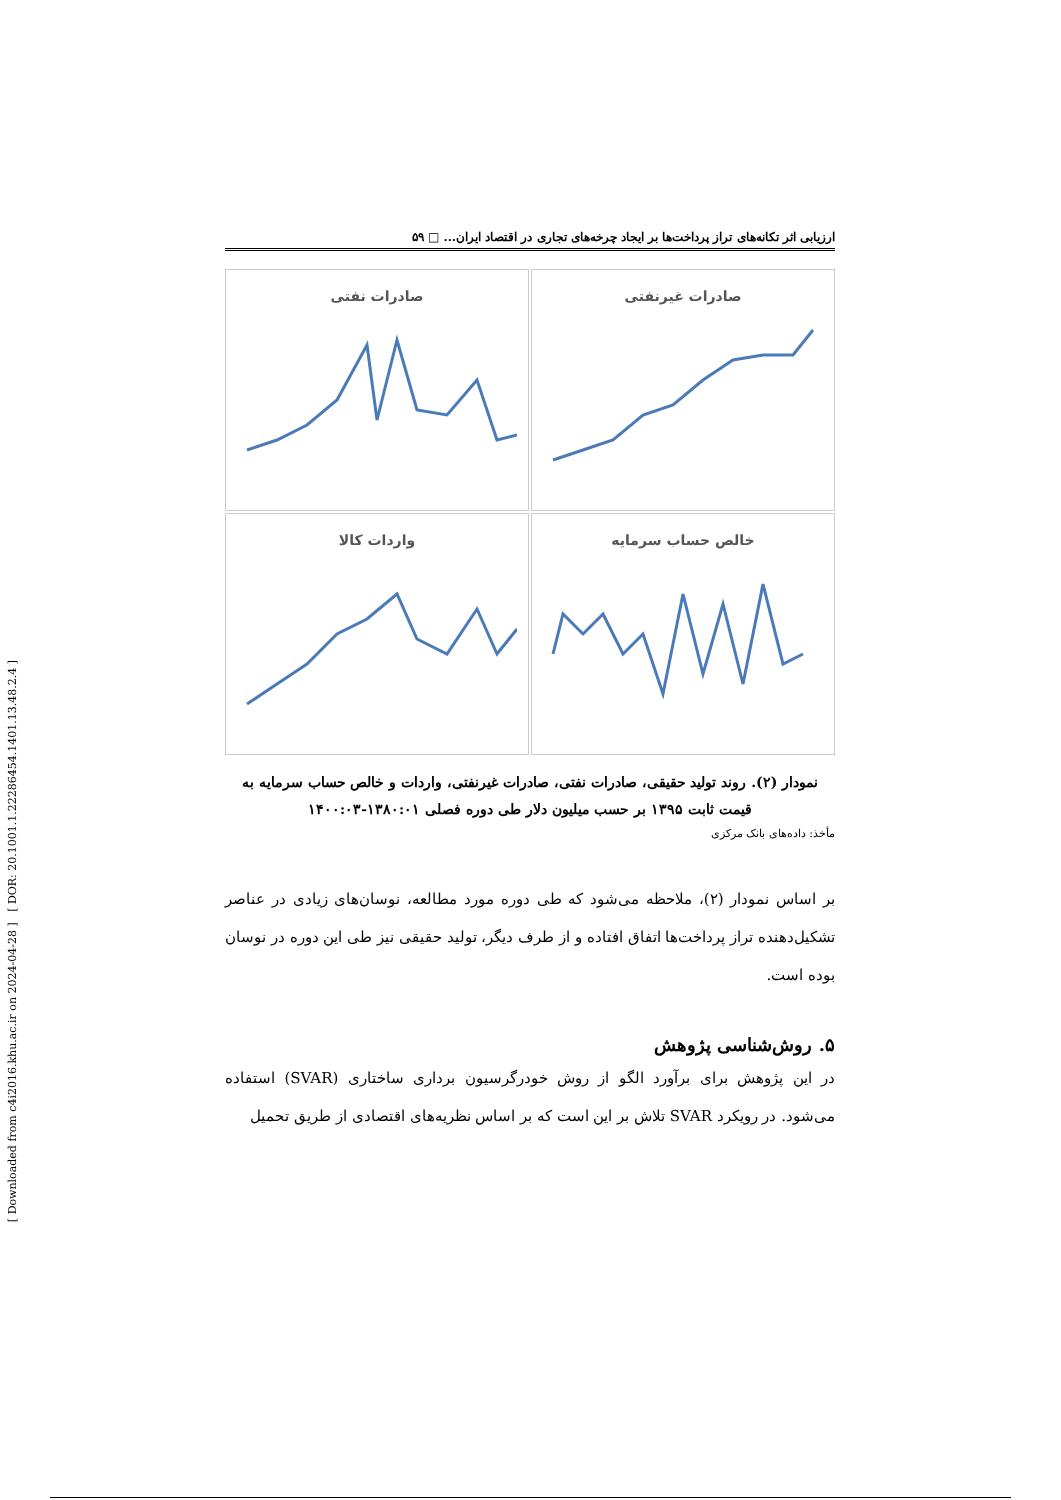[ Downloaded from c4i2016.khu.ac.ir on 2024-04-28 ] [ DOR: 20.1001.1.22286454.1401.13.48.2.4 ]
ارزیابی اثر تکانه‌های تراز پرداخت‌ها بر ایجاد چرخه‌های تجاری در اقتصاد ایران... □ ۵۹
صادرات غیرنفتی
صادرات نفتی
خالص حساب سرمایه
واردات کالا
نمودار (۲). روند تولید حقیقی، صادرات نفتی، صادرات غیرنفتی، واردات و خالص حساب سرمایه به قیمت ثابت ۱۳۹۵ بر حسب میلیون دلار طی دوره فصلی ۱۳۸۰:۰۱-۱۴۰۰:۰۳
مأخذ: داده‌های بانک مرکزی
بر اساس نمودار (۲)، ملاحظه می‌شود که طی دوره مورد مطالعه، نوسان‌های زیادی در عناصر تشکیل‌دهنده تراز پرداخت‌ها اتفاق افتاده و از طرف دیگر، تولید حقیقی نیز طی این دوره در نوسان بوده است.
۵. روش‌شناسی پژوهش
در این پژوهش برای برآورد الگو از روش خودرگرسیون برداری ساختاری (SVAR) استفاده می‌شود. در رویکرد SVAR تلاش بر این است که بر اساس نظریه‌های اقتصادی از طریق تحمیل